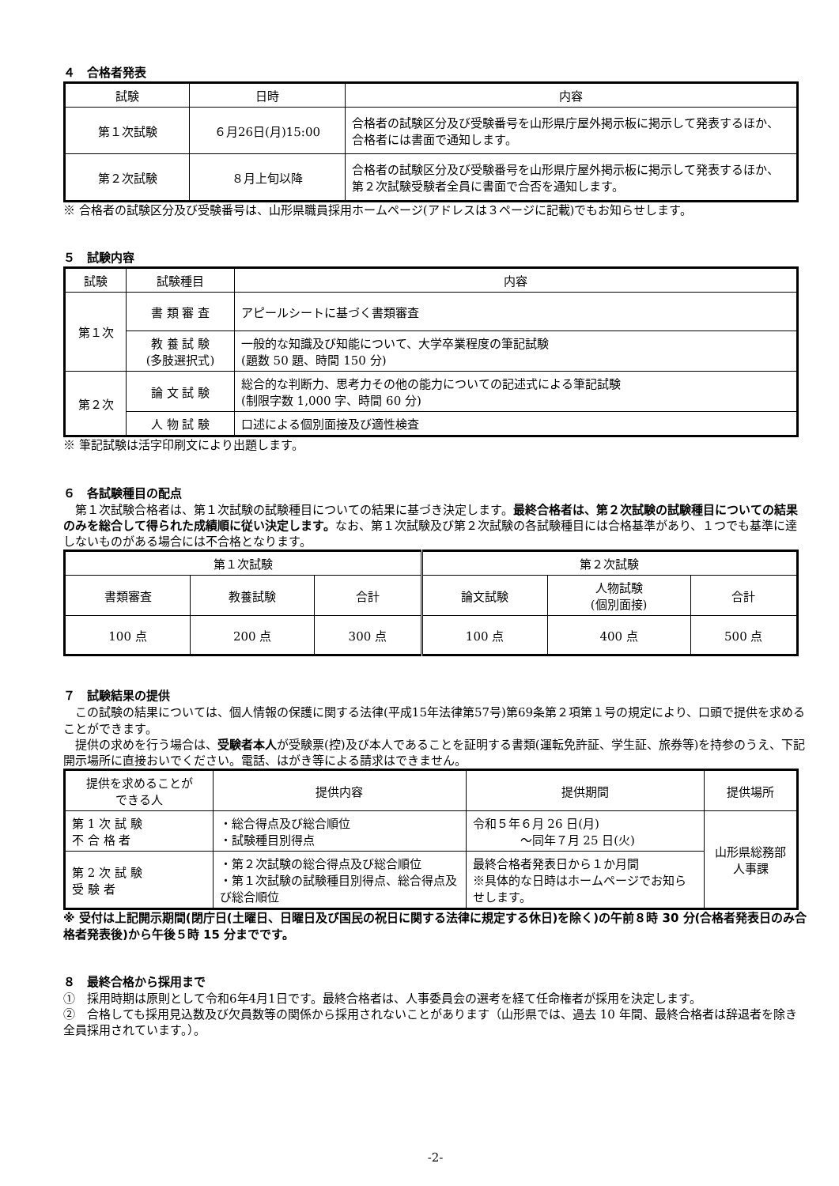４　合格者発表
| 試験 | 日時 | 内容 |
| --- | --- | --- |
| 第１次試験 | ６月26日(月)15:00 | 合格者の試験区分及び受験番号を山形県庁屋外掲示板に掲示して発表するほか、合格者には書面で通知します。 |
| 第２次試験 | ８月上旬以降 | 合格者の試験区分及び受験番号を山形県庁屋外掲示板に掲示して発表するほか、第２次試験受験者全員に書面で合否を通知します。 |
※ 合格者の試験区分及び受験番号は、山形県職員採用ホームページ(アドレスは３ページに記載)でもお知らせします。
５　試験内容
| 試験 | 試験種目 | 内容 |
| --- | --- | --- |
| 第１次 | 書 類 審 査 | アピールシートに基づく書類審査 |
| | 教 養 試 験 (多肢選択式) | 一般的な知識及び知能について、大学卒業程度の筆記試験 (題数 50 題、時間 150 分) |
| 第２次 | 論 文 試 験 | 総合的な判断力、思考力その他の能力についての記述式による筆記試験 (制限字数 1,000 字、時間 60 分) |
| | 人 物 試 験 | 口述による個別面接及び適性検査 |
※ 筆記試験は活字印刷文により出題します。
６　各試験種目の配点
　第１次試験合格者は、第１次試験の試験種目についての結果に基づき決定します。最終合格者は、第２次試験の試験種目についての結果のみを総合して得られた成績順に従い決定します。なお、第１次試験及び第２次試験の各試験種目には合格基準があり、１つでも基準に達しないものがある場合には不合格となります。
| 第１次試験 | | | 第２次試験 | | |
| --- | --- | --- | --- | --- | --- |
| 書類審査 | 教養試験 | 合計 | 論文試験 | 人物試験 (個別面接) | 合計 |
| 100 点 | 200 点 | 300 点 | 100 点 | 400 点 | 500 点 |
７　試験結果の提供
　この試験の結果については、個人情報の保護に関する法律(平成15年法律第57号)第69条第２項第１号の規定により、口頭で提供を求めることができます。
　提供の求めを行う場合は、受験者本人が受験票(控)及び本人であることを証明する書類(運転免許証、学生証、旅券等)を持参のうえ、下記開示場所に直接おいでください。電話、はがき等による請求はできません。
| 提供を求めることが できる人 | 提供内容 | 提供期間 | 提供場所 |
| --- | --- | --- | --- |
| 第 1 次 試 験 不 合 格 者 | ・総合得点及び総合順位 ・試験種目別得点 | 令和５年６月 26 日(月) ～同年７月 25 日(火) | 山形県総務部 人事課 |
| 第 2 次 試 験 受 験 者 | ・第２次試験の総合得点及び総合順位 ・第１次試験の試験種目別得点、総合得点及び総合順位 | 最終合格者発表日から１か月間 ※具体的な日時はホームページでお知らせします。 | |
※ 受付は上記開示期間(閉庁日(土曜日、日曜日及び国民の祝日に関する法律に規定する休日)を除く)の午前８時 30 分(合格者発表日のみ合格者発表後)から午後５時 15 分までです。
８　最終合格から採用まで
①　採用時期は原則として令和6年4月1日です。最終合格者は、人事委員会の選考を経て任命権者が採用を決定します。
②　合格しても採用見込数及び欠員数等の関係から採用されないことがあります（山形県では、過去 10 年間、最終合格者は辞退者を除き全員採用されています。）。
-2-